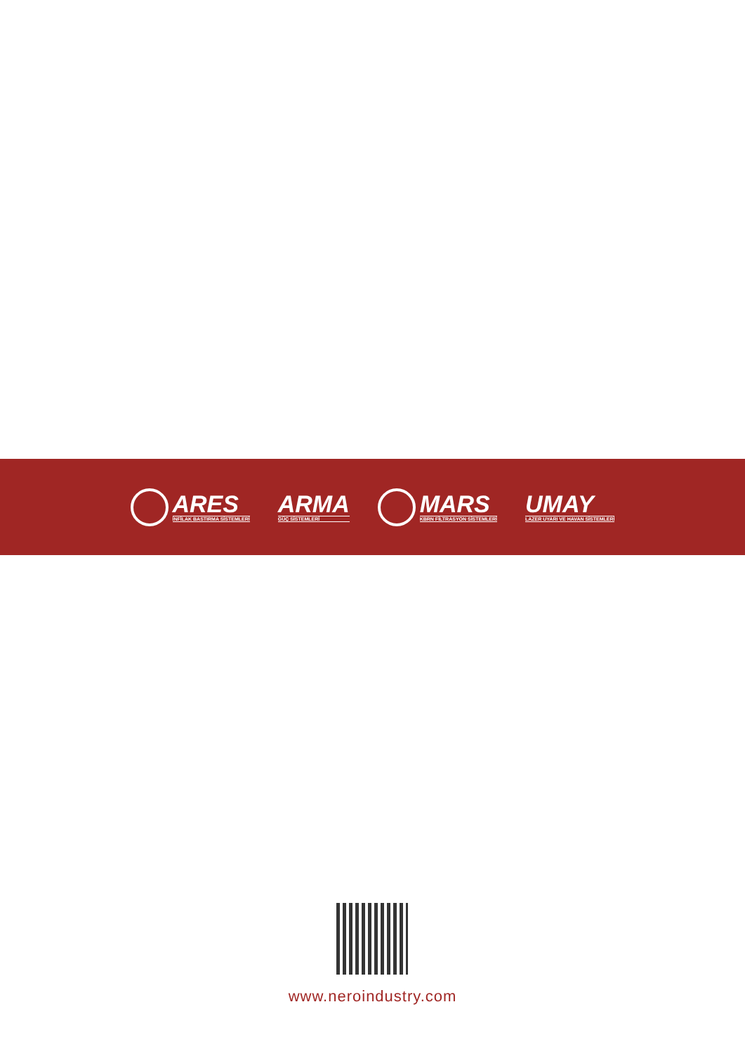ARES
İNFİLAK BASTIRMA SİSTEMLERİ
ARMA
GÜÇ SİSTEMLERİ
MARS
KBRN FİLTRASYON SİSTEMLERİ
UMAY
LAZER UYARI VE HAVAN SİSTEMLERİ
www.neroindustry.com